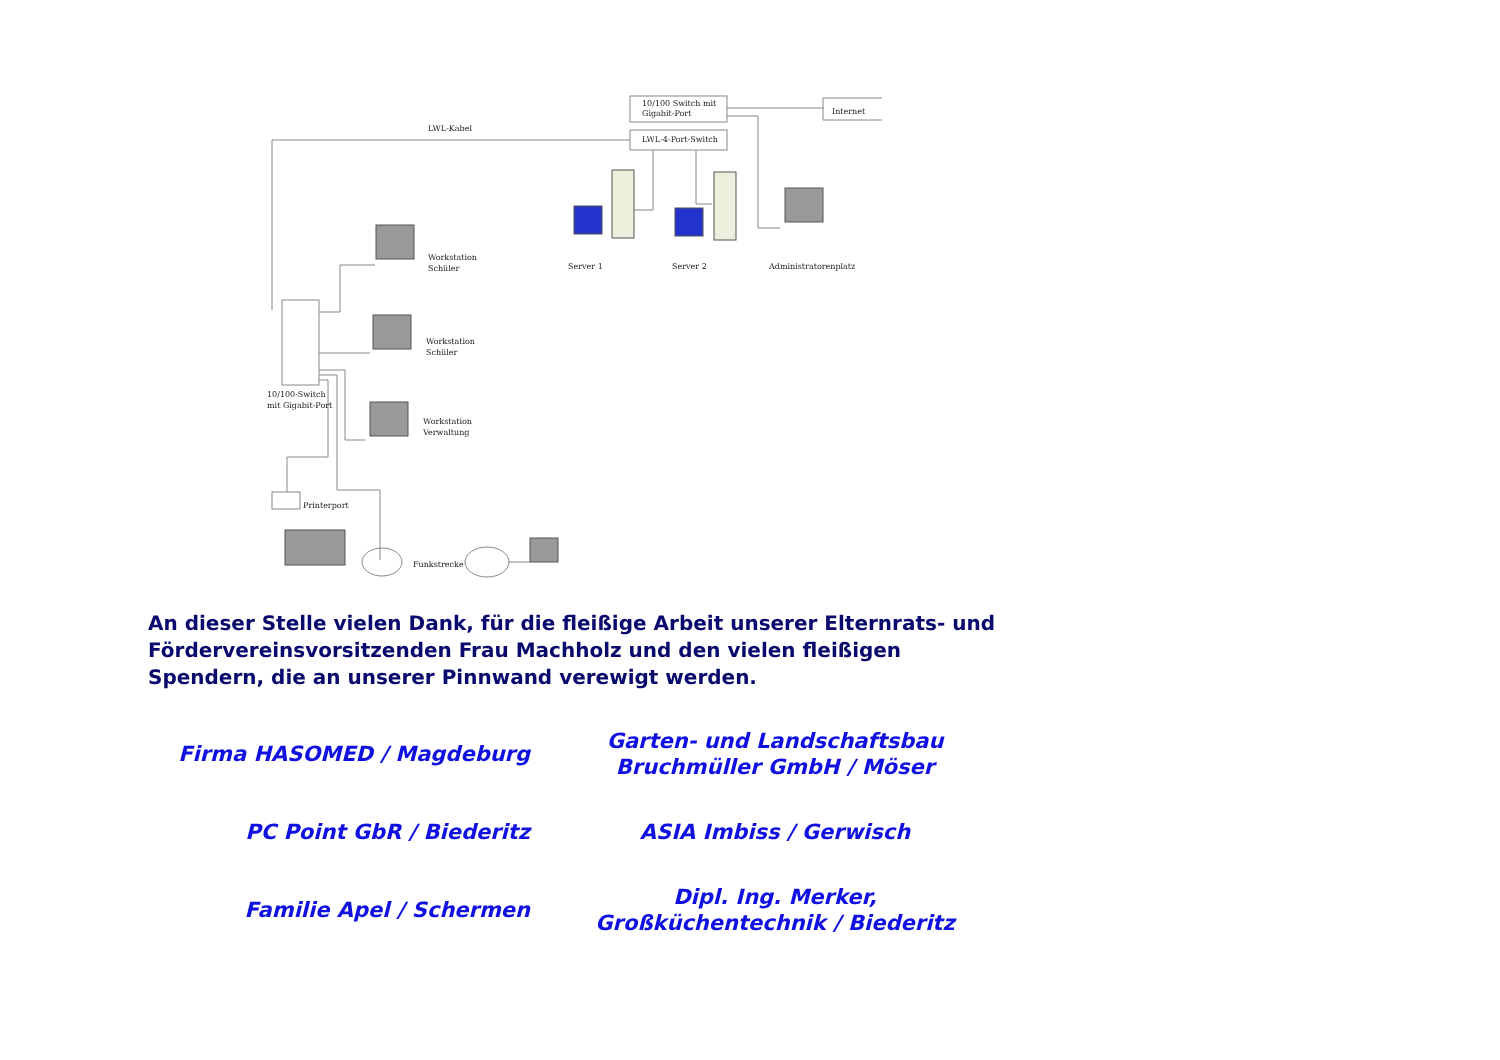LWL-Kabel
10/100 Switch mit
Gigabit-Port
LWL-4-Port-Switch
Internet
Workstation
Schüler
Workstation
Schüler
Workstation
Verwaltung
10/100-Switch
mit Gigabit-Port
Server 1
Server 2
Administratorenplatz
Printerport
Funkstrecke
An dieser Stelle vielen Dank, für die fleißige Arbeit unserer Elternrats- und Fördervereinsvorsitzenden Frau Machholz und den vielen fleißigen Spendern, die an unserer Pinnwand verewigt werden.
Firma HASOMED / Magdeburg
Garten- und Landschaftsbau
Bruchmüller GmbH / Möser
PC Point GbR / Biederitz
ASIA Imbiss / Gerwisch
Familie Apel / Schermen
Dipl. Ing. Merker,
Großküchentechnik / Biederitz